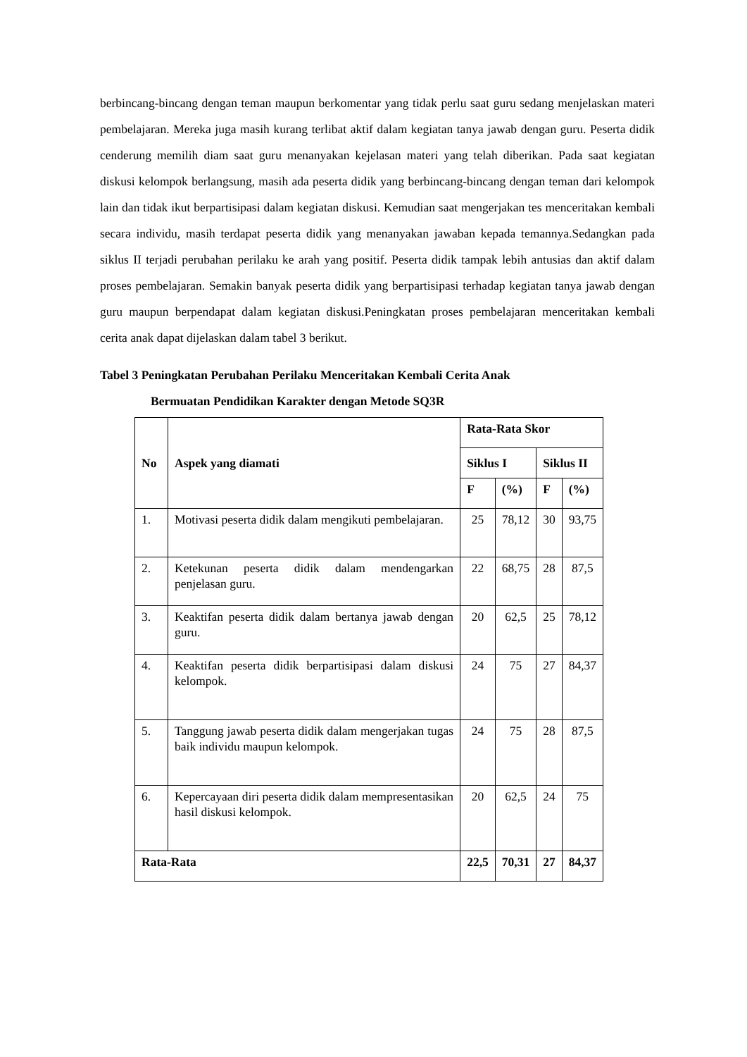berbincang-bincang dengan teman maupun berkomentar yang tidak perlu saat guru sedang menjelaskan materi pembelajaran. Mereka juga masih kurang terlibat aktif dalam kegiatan tanya jawab dengan guru. Peserta didik cenderung memilih diam saat guru menanyakan kejelasan materi yang telah diberikan. Pada saat kegiatan diskusi kelompok berlangsung, masih ada peserta didik yang berbincang-bincang dengan teman dari kelompok lain dan tidak ikut berpartisipasi dalam kegiatan diskusi. Kemudian saat mengerjakan tes menceritakan kembali secara individu, masih terdapat peserta didik yang menanyakan jawaban kepada temannya.Sedangkan pada siklus II terjadi perubahan perilaku ke arah yang positif. Peserta didik tampak lebih antusias dan aktif dalam proses pembelajaran. Semakin banyak peserta didik yang berpartisipasi terhadap kegiatan tanya jawab dengan guru maupun berpendapat dalam kegiatan diskusi.Peningkatan proses pembelajaran menceritakan kembali cerita anak dapat dijelaskan dalam tabel 3 berikut.
Tabel 3 Peningkatan Perubahan Perilaku Menceritakan Kembali Cerita Anak
Bermuatan Pendidikan Karakter dengan Metode SQ3R
| No | Aspek yang diamati | Rata-Rata Skor | | | |
| --- | --- | --- | --- | --- | --- |
| | | Siklus I | | Siklus II | |
| | | F | (%) | F | (%) |
| 1. | Motivasi peserta didik dalam mengikuti pembelajaran. | 25 | 78,12 | 30 | 93,75 |
| 2. | Ketekunan peserta didik dalam mendengarkan penjelasan guru. | 22 | 68,75 | 28 | 87,5 |
| 3. | Keaktifan peserta didik dalam bertanya jawab dengan guru. | 20 | 62,5 | 25 | 78,12 |
| 4. | Keaktifan peserta didik berpartisipasi dalam diskusi kelompok. | 24 | 75 | 27 | 84,37 |
| 5. | Tanggung jawab peserta didik dalam mengerjakan tugas baik individu maupun kelompok. | 24 | 75 | 28 | 87,5 |
| 6. | Kepercayaan diri peserta didik dalam mempresentasikan hasil diskusi kelompok. | 20 | 62,5 | 24 | 75 |
| Rata-Rata | | 22,5 | 70,31 | 27 | 84,37 |